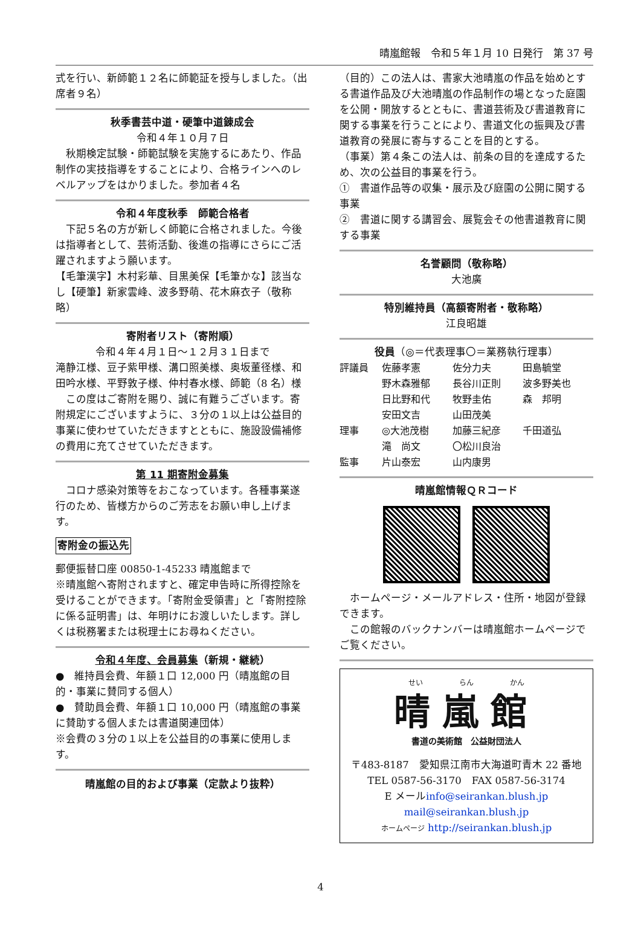晴嵐館報　令和５年１月 10 日発行　第 37 号
式を行い、新師範１２名に師範証を授与しました。（出席者９名）
秋季書芸中道・硬筆中道錬成会
令和４年１０月７日
　秋期検定試験・師範試験を実施するにあたり、作品制作の実技指導をすることにより、合格ラインへのレベルアップをはかりました。参加者４名
令和４年度秋季　師範合格者
　下記５名の方が新しく師範に合格されました。今後は指導者として、芸術活動、後進の指導にさらにご活躍されますよう願います。
【毛筆漢字】木村彩華、目黒美保【毛筆かな】該当なし【硬筆】新家雲峰、波多野萌、花木麻衣子（敬称略）
寄附者リスト（寄附順）
令和４年４月１日～１２月３１日まで
滝静江様、豆子紫甲様、溝口照美様、奥坂董径様、和田吟水様、平野敦子様、仲村春水様、師範（8 名）様
　この度はご寄附を賜り、誠に有難うございます。寄附規定にございますように、３分の１以上は公益目的事業に使わせていただきますとともに、施設設備補修の費用に充てさせていただきます。
第 11 期寄附金募集
　コロナ感染対策等をおこなっています。各種事業遂行のため、皆様方からのご芳志をお願い申し上げます。
寄附金の振込先
郵便振替口座 00850-1-45233 晴嵐館まで
※晴嵐館へ寄附されますと、確定申告時に所得控除を受けることができます。「寄附金受領書」と「寄附控除に係る証明書」は、年明けにお渡しいたします。詳しくは税務署または税理士にお尋ねください。
令和４年度、会員募集（新規・継続）
●　維持員会費、年額１口 12,000 円（晴嵐館の目的・事業に賛同する個人）
●　賛助員会費、年額１口 10,000 円（晴嵐館の事業に賛助する個人または書道関連団体）
※会費の３分の１以上を公益目的の事業に使用します。
晴嵐館の目的および事業（定款より抜粋）
（目的）この法人は、書家大池晴嵐の作品を始めとする書道作品及び大池晴嵐の作品制作の場となった庭園を公開・開放するとともに、書道芸術及び書道教育に関する事業を行うことにより、書道文化の振興及び書道教育の発展に寄与することを目的とする。
（事業）第４条この法人は、前条の目的を達成するため、次の公益目的事業を行う。
①　書道作品等の収集・展示及び庭園の公開に関する事業
②　書道に関する講習会、展覧会その他書道教育に関する事業
名誉顧問（敬称略）
大池廣
特別維持員（高額寄附者・敬称略）
江良昭雄
役員（◎＝代表理事〇＝業務執行理事）
| 評議員 | 佐藤孝憲 | 佐分力夫 | 田島毓堂 |
| | 野木森雅郁 | 長谷川正則 | 波多野美也 |
| | 日比野和代 | 牧野圭佑 | 森 邦明 |
| | 安田文吉 | 山田茂美 | |
| 理事 | ◎大池茂樹 | 加藤三紀彦 | 千田道弘 |
| | 滝 尚文 | 〇松川良治 | |
| 監事 | 片山泰宏 | 山内康男 | |
晴嵐館情報ＱＲコード
　ホームページ・メールアドレス・住所・地図が登録できます。
　この館報のバックナンバーは晴嵐館ホームページでご覧ください。
せい　　　　　らん　　　　　かん
晴嵐館
書道の美術館　公益財団法人
〒483-8187　愛知県江南市大海道町青木 22 番地
TEL 0587-56-3170　FAX 0587-56-3174
E メールinfo@seirankan.blush.jp
mail@seirankan.blush.jp
ホームページ http://seirankan.blush.jp
4